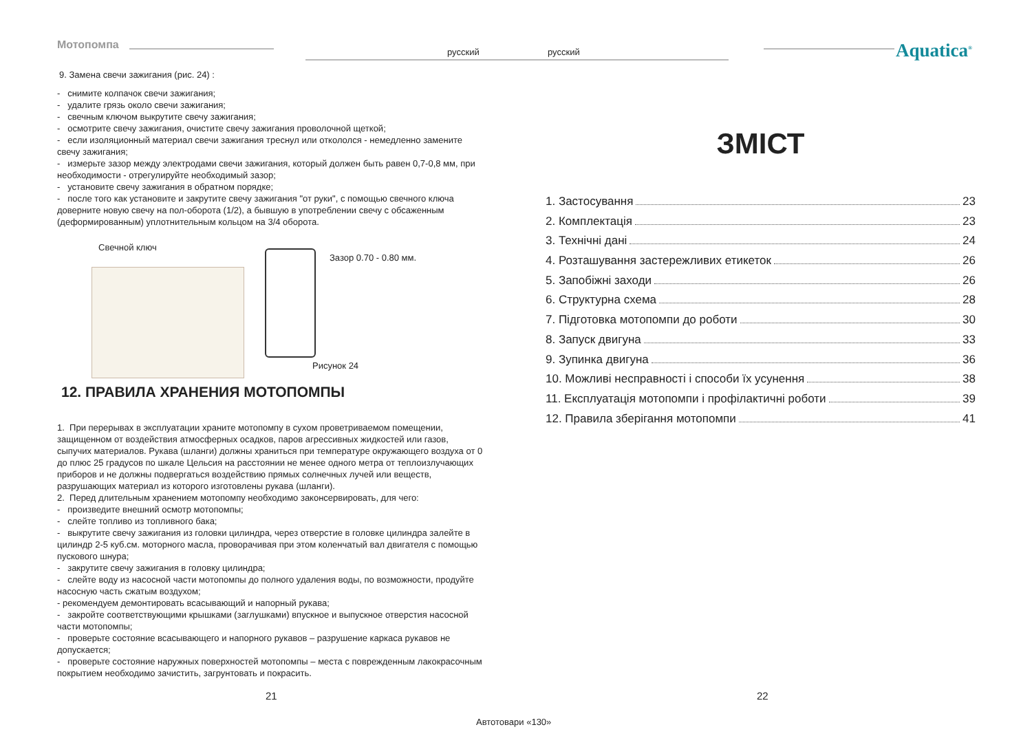Мотопомпа
русский русский Aquatica<sup>®</sup>
9. Замена свечи зажигания (рис. 24) :
- снимите колпачок свечи зажигания;
- удалите грязь около свечи зажигания;
- свечным ключом выкрутите свечу зажигания;
- осмотрите свечу зажигания, очистите свечу зажигания проволочной щеткой;
- если изоляционный материал свечи зажигания треснул или откололся - немедленно замените свечу зажигания;
- измерьте зазор между электродами свечи зажигания, который должен быть равен 0,7-0,8 мм, при необходимости - отрегулируйте необходимый зазор;
- установите свечу зажигания в обратном порядке;
- после того как установите и закрутите свечу зажигания "от руки", с помощью свечного ключа доверните новую свечу на пол-оборота (1/2), а бывшую в употреблении свечу с обсаженным (деформированным) уплотнительным кольцом на 3/4 оборота.
Свечной ключ
Зазор 0.70 - 0.80 мм.
Рисунок 24
12. ПРАВИЛА ХРАНЕНИЯ МОТОПОМПЫ
1. При перерывах в эксплуатации храните мотопомпу в сухом проветриваемом помещении, защищенном от воздействия атмосферных осадков, паров агрессивных жидкостей или газов, сыпучих материалов. Рукава (шланги) должны храниться при температуре окружающего воздуха от 0 до плюс 25 градусов по шкале Цельсия на расстоянии не менее одного метра от теплоизлучающих приборов и не должны подвергаться воздействию прямых солнечных лучей или веществ, разрушающих материал из которого изготовлены рукава (шланги).
2. Перед длительным хранением мотопомпу необходимо законсервировать, для чего:
- произведите внешний осмотр мотопомпы;
- слейте топливо из топливного бака;
- выкрутите свечу зажигания из головки цилиндра, через отверстие в головке цилиндра залейте в цилиндр 2-5 куб.см. моторного масла, проворачивая при этом коленчатый вал двигателя с помощью пускового шнура;
- закрутите свечу зажигания в головку цилиндра;
- слейте воду из насосной части мотопомпы до полного удаления воды, по возможности, продуйте насосную часть сжатым воздухом;
- рекомендуем демонтировать всасывающий и напорный рукава;
- закройте соответствующими крышками (заглушками) впускное и выпускное отверстия насосной части мотопомпы;
- проверьте состояние всасывающего и напорного рукавов – разрушение каркаса рукавов не допускается;
- проверьте состояние наружных поверхностей мотопомпы – места с поврежденным лакокрасочным покрытием необходимо зачистить, загрунтовать и покрасить.
ЗМІСТ
1. Застосування 23
2. Комплектація 23
3. Технічні дані 24
4. Розташування застережливих етикеток 26
5. Запобіжні заходи 26
6. Структурна схема 28
7. Підготовка мотопомпи до роботи 30
8. Запуск двигуна 33
9. Зупинка двигуна 36
10. Можливі несправності і способи їх усунення 38
11. Експлуатація мотопомпи і профілактичні роботи 39
12. Правила зберігання мотопомпи 41
21 22
Автотовари «130»